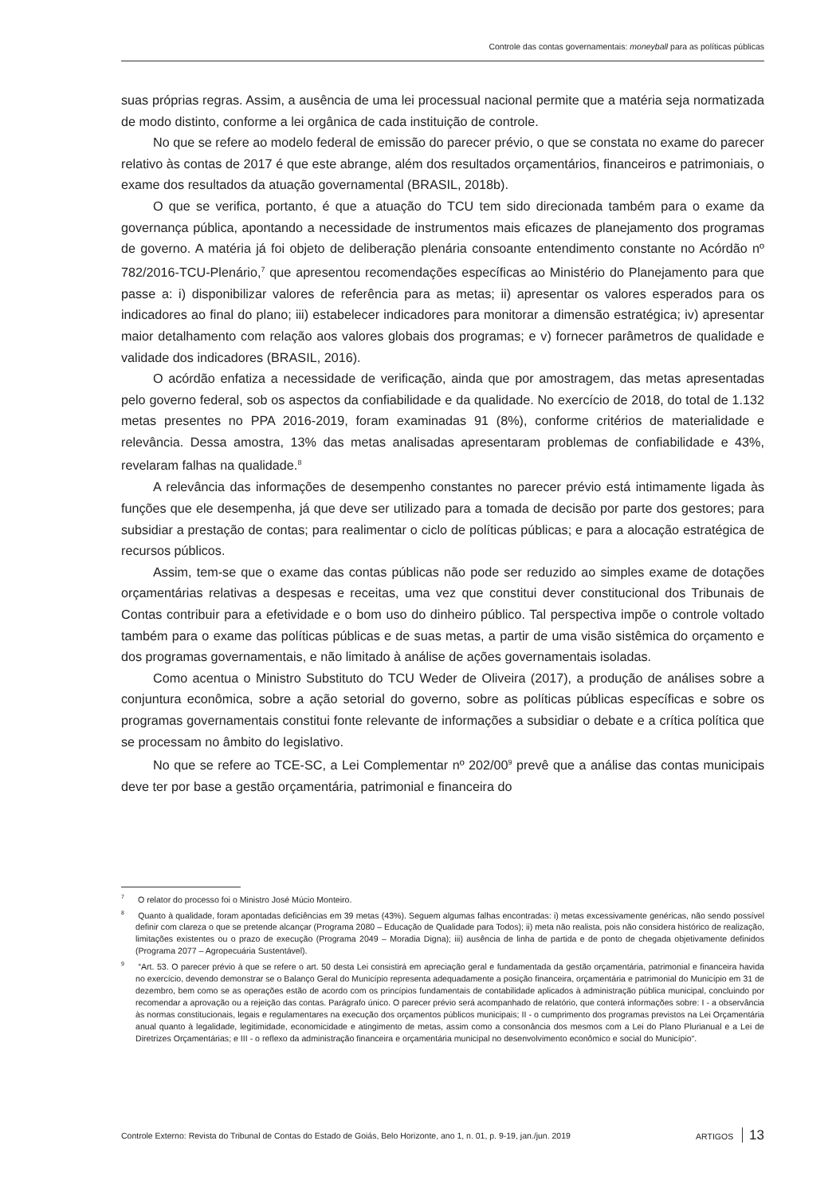Controle das contas governamentais: moneyball para as políticas públicas
suas próprias regras. Assim, a ausência de uma lei processual nacional permite que a matéria seja normatizada de modo distinto, conforme a lei orgânica de cada instituição de controle.
No que se refere ao modelo federal de emissão do parecer prévio, o que se constata no exame do parecer relativo às contas de 2017 é que este abrange, além dos resultados orçamentários, financeiros e patrimoniais, o exame dos resultados da atuação governamental (BRASIL, 2018b).
O que se verifica, portanto, é que a atuação do TCU tem sido direcionada também para o exame da governança pública, apontando a necessidade de instrumentos mais eficazes de planejamento dos programas de governo. A matéria já foi objeto de deliberação plenária consoante entendimento constante no Acórdão nº 782/2016-TCU-Plenário,<sup>7</sup> que apresentou recomendações específicas ao Ministério do Planejamento para que passe a: i) disponibilizar valores de referência para as metas; ii) apresentar os valores esperados para os indicadores ao final do plano; iii) estabelecer indicadores para monitorar a dimensão estratégica; iv) apresentar maior detalhamento com relação aos valores globais dos programas; e v) fornecer parâmetros de qualidade e validade dos indicadores (BRASIL, 2016).
O acórdão enfatiza a necessidade de verificação, ainda que por amostragem, das metas apresentadas pelo governo federal, sob os aspectos da confiabilidade e da qualidade. No exercício de 2018, do total de 1.132 metas presentes no PPA 2016-2019, foram examinadas 91 (8%), conforme critérios de materialidade e relevância. Dessa amostra, 13% das metas analisadas apresentaram problemas de confiabilidade e 43%, revelaram falhas na qualidade.<sup>8</sup>
A relevância das informações de desempenho constantes no parecer prévio está intimamente ligada às funções que ele desempenha, já que deve ser utilizado para a tomada de decisão por parte dos gestores; para subsidiar a prestação de contas; para realimentar o ciclo de políticas públicas; e para a alocação estratégica de recursos públicos.
Assim, tem-se que o exame das contas públicas não pode ser reduzido ao simples exame de dotações orçamentárias relativas a despesas e receitas, uma vez que constitui dever constitucional dos Tribunais de Contas contribuir para a efetividade e o bom uso do dinheiro público. Tal perspectiva impõe o controle voltado também para o exame das políticas públicas e de suas metas, a partir de uma visão sistêmica do orçamento e dos programas governamentais, e não limitado à análise de ações governamentais isoladas.
Como acentua o Ministro Substituto do TCU Weder de Oliveira (2017), a produção de análises sobre a conjuntura econômica, sobre a ação setorial do governo, sobre as políticas públicas específicas e sobre os programas governamentais constitui fonte relevante de informações a subsidiar o debate e a crítica política que se processam no âmbito do legislativo.
No que se refere ao TCE-SC, a Lei Complementar nº 202/00<sup>9</sup> prevê que a análise das contas municipais deve ter por base a gestão orçamentária, patrimonial e financeira do
<sup>7</sup> O relator do processo foi o Ministro José Múcio Monteiro.
<sup>8</sup> Quanto à qualidade, foram apontadas deficiências em 39 metas (43%). Seguem algumas falhas encontradas: i) metas excessivamente genéricas, não sendo possível definir com clareza o que se pretende alcançar (Programa 2080 – Educação de Qualidade para Todos); ii) meta não realista, pois não considera histórico de realização, limitações existentes ou o prazo de execução (Programa 2049 – Moradia Digna); iii) ausência de linha de partida e de ponto de chegada objetivamente definidos (Programa 2077 – Agropecuária Sustentável).
<sup>9</sup> “Art. 53. O parecer prévio à que se refere o art. 50 desta Lei consistirá em apreciação geral e fundamentada da gestão orçamentária, patrimonial e financeira havida no exercício, devendo demonstrar se o Balanço Geral do Município representa adequadamente a posição financeira, orçamentária e patrimonial do Município em 31 de dezembro, bem como se as operações estão de acordo com os princípios fundamentais de contabilidade aplicados à administração pública municipal, concluindo por recomendar a aprovação ou a rejeição das contas. Parágrafo único. O parecer prévio será acompanhado de relatório, que conterá informações sobre: I - a observância às normas constitucionais, legais e regulamentares na execução dos orçamentos públicos municipais; II - o cumprimento dos programas previstos na Lei Orçamentária anual quanto à legalidade, legitimidade, economicidade e atingimento de metas, assim como a consonância dos mesmos com a Lei do Plano Plurianual e a Lei de Diretrizes Orçamentárias; e III - o reflexo da administração financeira e orçamentária municipal no desenvolvimento econômico e social do Município“.
Controle Externo: Revista do Tribunal de Contas do Estado de Goiás, Belo Horizonte, ano 1, n. 01, p. 9-19, jan./jun. 2019 ARTIGOS 13